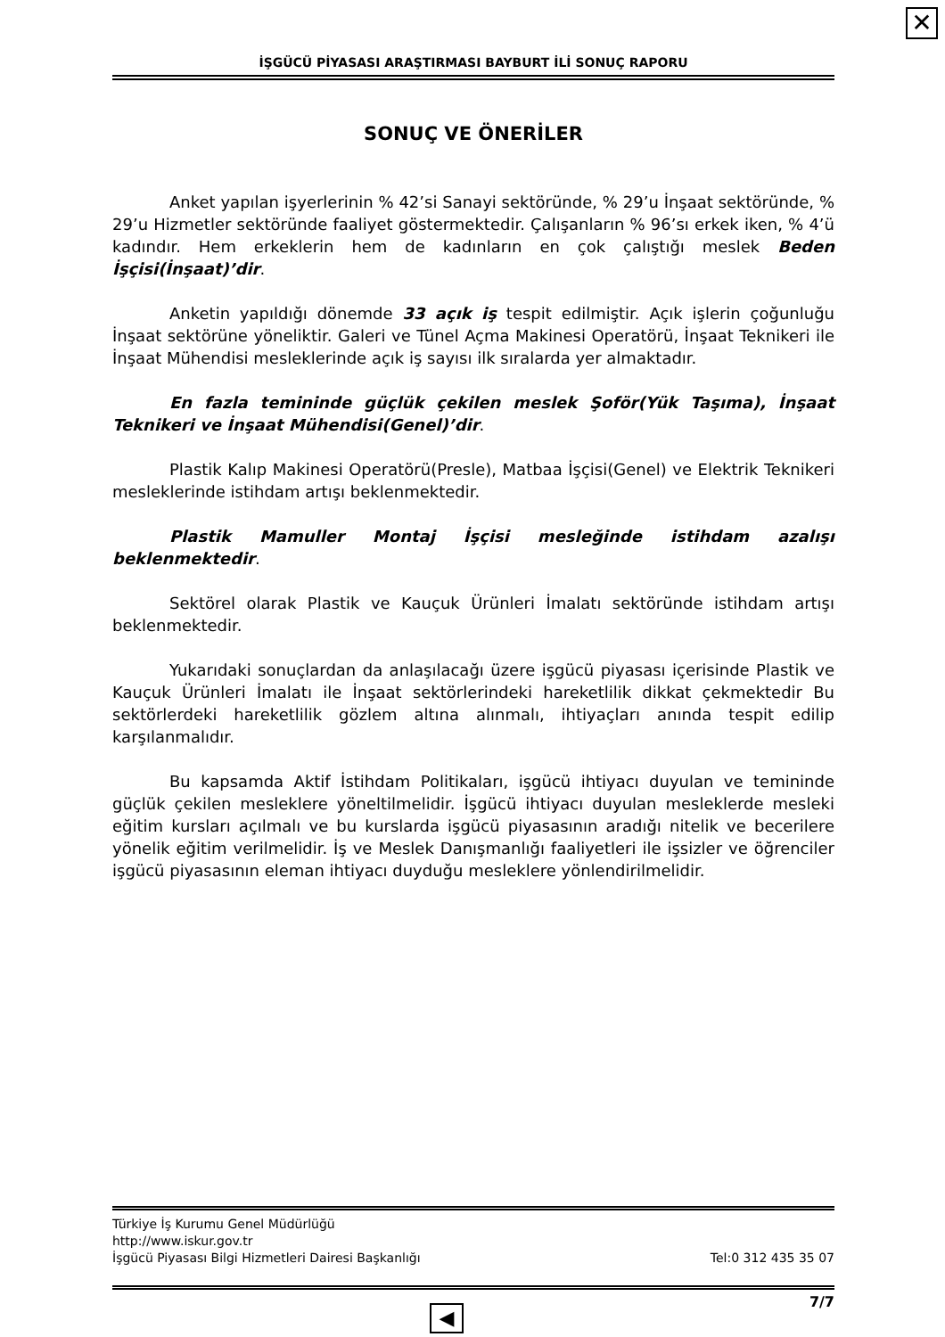✕
İŞGÜCÜ PİYASASI ARAŞTIRMASI BAYBURT İLİ SONUÇ RAPORU
SONUÇ VE ÖNERİLER
Anket yapılan işyerlerinin % 42’si Sanayi sektöründe, % 29’u İnşaat sektöründe, % 29’u Hizmetler sektöründe faaliyet göstermektedir. Çalışanların % 96’sı erkek iken, % 4’ü kadındır. Hem erkeklerin hem de kadınların en çok çalıştığı meslek Beden İşçisi(İnşaat)’dir.
Anketin yapıldığı dönemde 33 açık iş tespit edilmiştir. Açık işlerin çoğunluğu İnşaat sektörüne yöneliktir. Galeri ve Tünel Açma Makinesi Operatörü, İnşaat Teknikeri ile İnşaat Mühendisi mesleklerinde açık iş sayısı ilk sıralarda yer almaktadır.
En fazla temininde güçlük çekilen meslek Şoför(Yük Taşıma), İnşaat Teknikeri ve İnşaat Mühendisi(Genel)’dir.
Plastik Kalıp Makinesi Operatörü(Presle), Matbaa İşçisi(Genel) ve Elektrik Teknikeri mesleklerinde istihdam artışı beklenmektedir.
Plastik Mamuller Montaj İşçisi mesleğinde istihdam azalışı beklenmektedir.
Sektörel olarak Plastik ve Kauçuk Ürünleri İmalatı sektöründe istihdam artışı beklenmektedir.
Yukarıdaki sonuçlardan da anlaşılacağı üzere işgücü piyasası içerisinde Plastik ve Kauçuk Ürünleri İmalatı ile İnşaat sektörlerindeki hareketlilik dikkat çekmektedir Bu sektörlerdeki hareketlilik gözlem altına alınmalı, ihtiyaçları anında tespit edilip karşılanmalıdır.
Bu kapsamda Aktif İstihdam Politikaları, işgücü ihtiyacı duyulan ve temininde güçlük çekilen mesleklere yöneltilmelidir. İşgücü ihtiyacı duyulan mesleklerde mesleki eğitim kursları açılmalı ve bu kurslarda işgücü piyasasının aradığı nitelik ve becerilere yönelik eğitim verilmelidir. İş ve Meslek Danışmanlığı faaliyetleri ile işsizler ve öğrenciler işgücü piyasasının eleman ihtiyacı duyduğu mesleklere yönlendirilmelidir.
Türkiye İş Kurumu Genel Müdürlüğü
http://www.iskur.gov.tr
İşgücü Piyasası Bilgi Hizmetleri Dairesi Başkanlığı Tel:0 312 435 35 07
7/7
◀